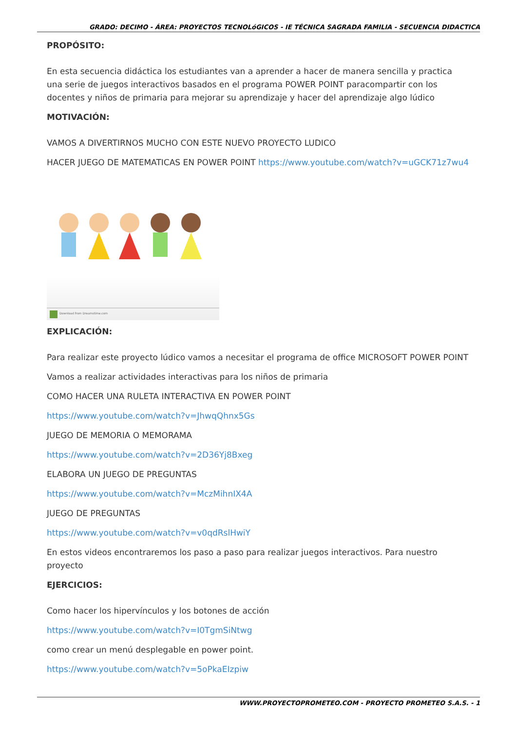GRADO: DECIMO - ÁREA: PROYECTOS TECNOLóGICOS - IE TÉCNICA SAGRADA FAMILIA - SECUENCIA DIDACTICA
PROPÓSITO:
En esta secuencia didáctica los estudiantes van a aprender a hacer de manera sencilla y practica una serie de juegos interactivos basados en el programa POWER POINT paracompartir con los docentes y niños de primaria para mejorar su aprendizaje y hacer del aprendizaje algo lúdico
MOTIVACIÓN:
VAMOS A DIVERTIRNOS MUCHO CON ESTE NUEVO PROYECTO LUDICO
HACER JUEGO DE MATEMATICAS EN POWER POINT https://www.youtube.com/watch?v=uGCK71z7wu4
Download from Dreamstime.com
EXPLICACIÓN:
Para realizar este proyecto lúdico vamos a necesitar el programa de office MICROSOFT POWER POINT
Vamos a realizar actividades interactivas para los niños de primaria
COMO HACER UNA RULETA INTERACTIVA EN POWER POINT
https://www.youtube.com/watch?v=JhwqQhnx5Gs
JUEGO DE MEMORIA O MEMORAMA
https://www.youtube.com/watch?v=2D36Yj8Bxeg
ELABORA UN JUEGO DE PREGUNTAS
https://www.youtube.com/watch?v=MczMihnIX4A
JUEGO DE PREGUNTAS
https://www.youtube.com/watch?v=v0qdRslHwiY
En estos videos encontraremos los paso a paso para realizar juegos interactivos. Para nuestro proyecto
EJERCICIOS:
Como hacer los hipervínculos y los botones de acción
https://www.youtube.com/watch?v=I0TgmSiNtwg
como crear un menú desplegable en power point.
https://www.youtube.com/watch?v=5oPkaEIzpiw
WWW.PROYECTOPROMETEO.COM - PROYECTO PROMETEO S.A.S. - 1